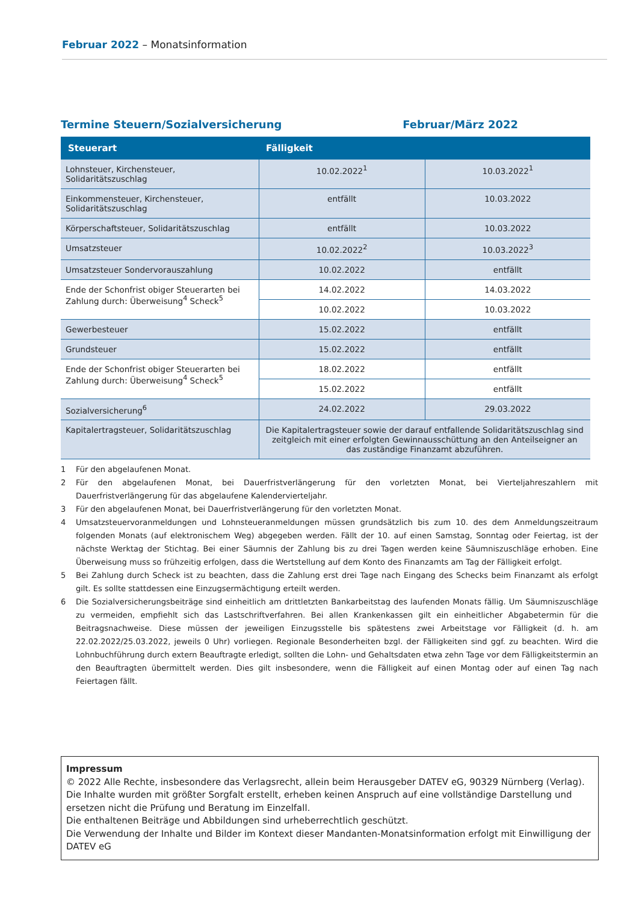Februar 2022 – Monatsinformation
Termine Steuern/Sozialversicherung Februar/März 2022
| Steuerart | Fälligkeit | |
| --- | --- | --- |
| Lohnsteuer, Kirchensteuer, Solidaritätszuschlag | 10.02.2022<sup>1</sup> | 10.03.2022<sup>1</sup> |
| Einkommensteuer, Kirchensteuer, Solidaritätszuschlag | entfällt | 10.03.2022 |
| Körperschaftsteuer, Solidaritätszuschlag | entfällt | 10.03.2022 |
| Umsatzsteuer | 10.02.2022<sup>2</sup> | 10.03.2022<sup>3</sup> |
| Umsatzsteuer Sondervorauszahlung | 10.02.2022 | entfällt |
| Ende der Schonfrist obiger Steuerarten bei Zahlung durch: Überweisung<sup>4</sup> Scheck<sup>5</sup> | 14.02.2022 | 14.03.2022 |
| | 10.02.2022 | 10.03.2022 |
| Gewerbesteuer | 15.02.2022 | entfällt |
| Grundsteuer | 15.02.2022 | entfällt |
| Ende der Schonfrist obiger Steuerarten bei Zahlung durch: Überweisung<sup>4</sup> Scheck<sup>5</sup> | 18.02.2022 | entfällt |
| | 15.02.2022 | entfällt |
| Sozialversicherung<sup>6</sup> | 24.02.2022 | 29.03.2022 |
| Kapitalertragsteuer, Solidaritätszuschlag | Die Kapitalertragsteuer sowie der darauf entfallende Solidaritätszuschlag sind zeitgleich mit einer erfolgten Gewinnausschüttung an den Anteilseigner an das zuständige Finanzamt abzuführen. | |
1 Für den abgelaufenen Monat.
2 Für den abgelaufenen Monat, bei Dauerfristverlängerung für den vorletzten Monat, bei Vierteljahreszahlern mit Dauerfristverlängerung für das abgelaufene Kalendervierteljahr.
3 Für den abgelaufenen Monat, bei Dauerfristverlängerung für den vorletzten Monat.
4 Umsatzsteuervoranmeldungen und Lohnsteueranmeldungen müssen grundsätzlich bis zum 10. des dem Anmeldungszeitraum folgenden Monats (auf elektronischem Weg) abgegeben werden. Fällt der 10. auf einen Samstag, Sonntag oder Feiertag, ist der nächste Werktag der Stichtag. Bei einer Säumnis der Zahlung bis zu drei Tagen werden keine Säumniszuschläge erhoben. Eine Überweisung muss so frühzeitig erfolgen, dass die Wertstellung auf dem Konto des Finanzamts am Tag der Fälligkeit erfolgt.
5 Bei Zahlung durch Scheck ist zu beachten, dass die Zahlung erst drei Tage nach Eingang des Schecks beim Finanzamt als erfolgt gilt. Es sollte stattdessen eine Einzugsermächtigung erteilt werden.
6 Die Sozialversicherungsbeiträge sind einheitlich am drittletzten Bankarbeitstag des laufenden Monats fällig. Um Säumniszuschläge zu vermeiden, empfiehlt sich das Lastschriftverfahren. Bei allen Krankenkassen gilt ein einheitlicher Abgabetermin für die Beitragsnachweise. Diese müssen der jeweiligen Einzugsstelle bis spätestens zwei Arbeitstage vor Fälligkeit (d. h. am 22.02.2022/25.03.2022, jeweils 0 Uhr) vorliegen. Regionale Besonderheiten bzgl. der Fälligkeiten sind ggf. zu beachten. Wird die Lohnbuchführung durch extern Beauftragte erledigt, sollten die Lohn- und Gehaltsdaten etwa zehn Tage vor dem Fälligkeitstermin an den Beauftragten übermittelt werden. Dies gilt insbesondere, wenn die Fälligkeit auf einen Montag oder auf einen Tag nach Feiertagen fällt.
Impressum
© 2022 Alle Rechte, insbesondere das Verlagsrecht, allein beim Herausgeber DATEV eG, 90329 Nürnberg (Verlag).
Die Inhalte wurden mit größter Sorgfalt erstellt, erheben keinen Anspruch auf eine vollständige Darstellung und ersetzen nicht die Prüfung und Beratung im Einzelfall.
Die enthaltenen Beiträge und Abbildungen sind urheberrechtlich geschützt.
Die Verwendung der Inhalte und Bilder im Kontext dieser Mandanten-Monatsinformation erfolgt mit Einwilligung der DATEV eG